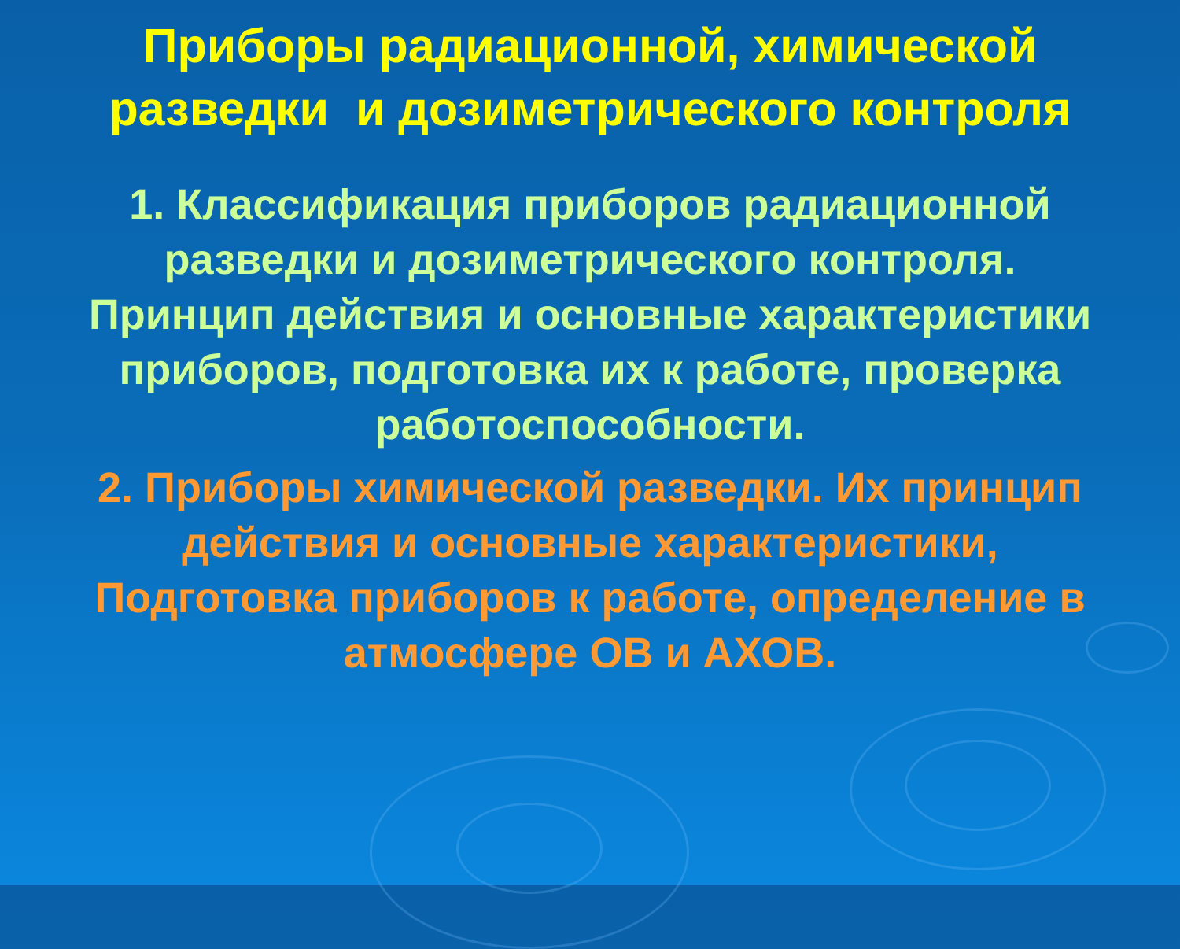Приборы радиационной, химической разведки и дозиметрического контроля
1. Классификация приборов радиационной разведки и дозиметрического контроля. Принцип действия и основные характеристики приборов, подготовка их к работе, проверка работоспособности.
2. Приборы химической разведки. Их принцип действия и основные характеристики, Подготовка приборов к работе, определение в атмосфере ОВ и АХОВ.